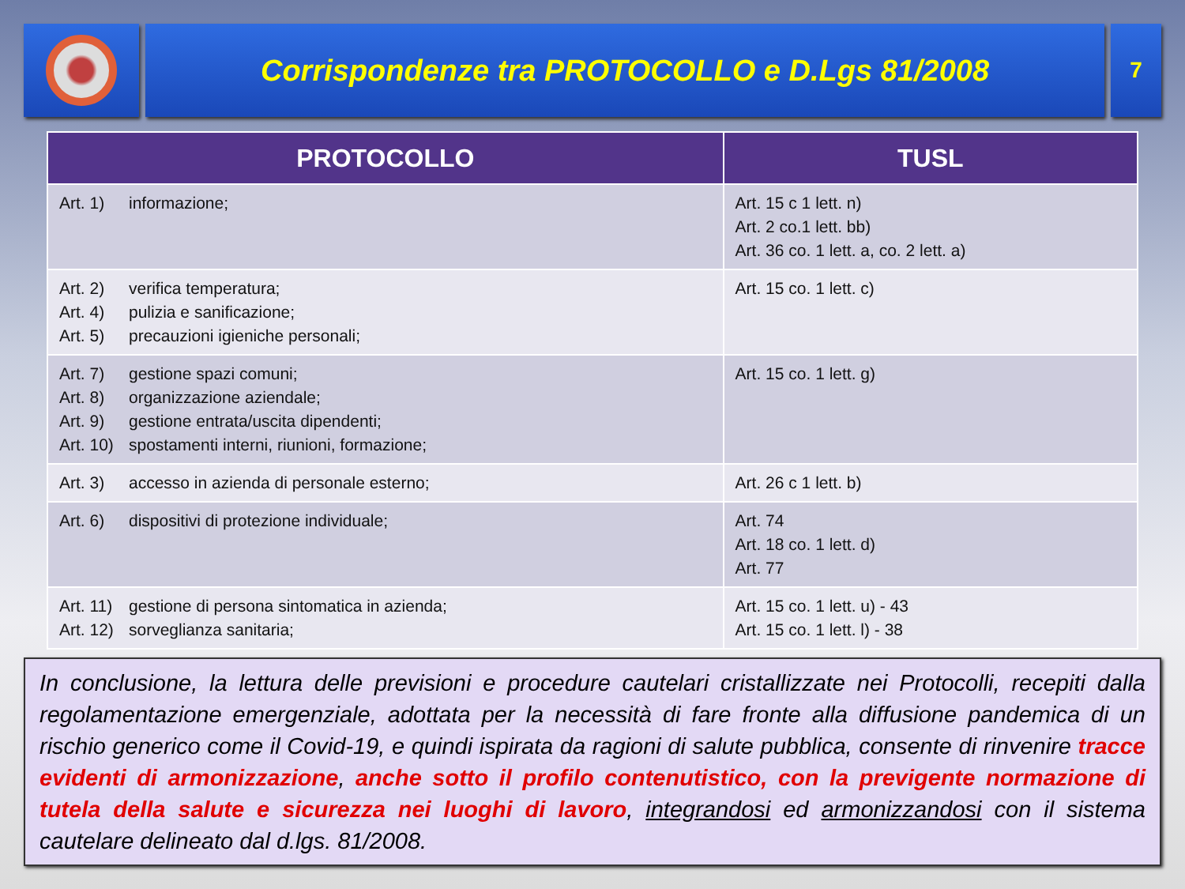Corrispondenze tra PROTOCOLLO e D.Lgs 81/2008
7
| PROTOCOLLO | TUSL |
| --- | --- |
| Art. 1) informazione; | Art. 15 c 1 lett. n) Art. 2 co.1 lett. bb) Art. 36 co. 1 lett. a, co. 2 lett. a) |
| Art. 2) verifica temperatura; Art. 4) pulizia e sanificazione; Art. 5) precauzioni igieniche personali; | Art. 15 co. 1 lett. c) |
| Art. 7) gestione spazi comuni; Art. 8) organizzazione aziendale; Art. 9) gestione entrata/uscita dipendenti; Art. 10) spostamenti interni, riunioni, formazione; | Art. 15 co. 1 lett. g) |
| Art. 3) accesso in azienda di personale esterno; | Art. 26 c 1 lett. b) |
| Art. 6) dispositivi di protezione individuale; | Art. 74 Art. 18 co. 1 lett. d) Art. 77 |
| Art. 11) gestione di persona sintomatica in azienda; Art. 12) sorveglianza sanitaria; | Art. 15 co. 1 lett. u) - 43 Art. 15 co. 1 lett. l) - 38 |
In conclusione, la lettura delle previsioni e procedure cautelari cristallizzate nei Protocolli, recepiti dalla regolamentazione emergenziale, adottata per la necessità di fare fronte alla diffusione pandemica di un rischio generico come il Covid-19, e quindi ispirata da ragioni di salute pubblica, consente di rinvenire tracce evidenti di armonizzazione, anche sotto il profilo contenutistico, con la previgente normazione di tutela della salute e sicurezza nei luoghi di lavoro, integrandosi ed armonizzandosi con il sistema cautelare delineato dal d.lgs. 81/2008.